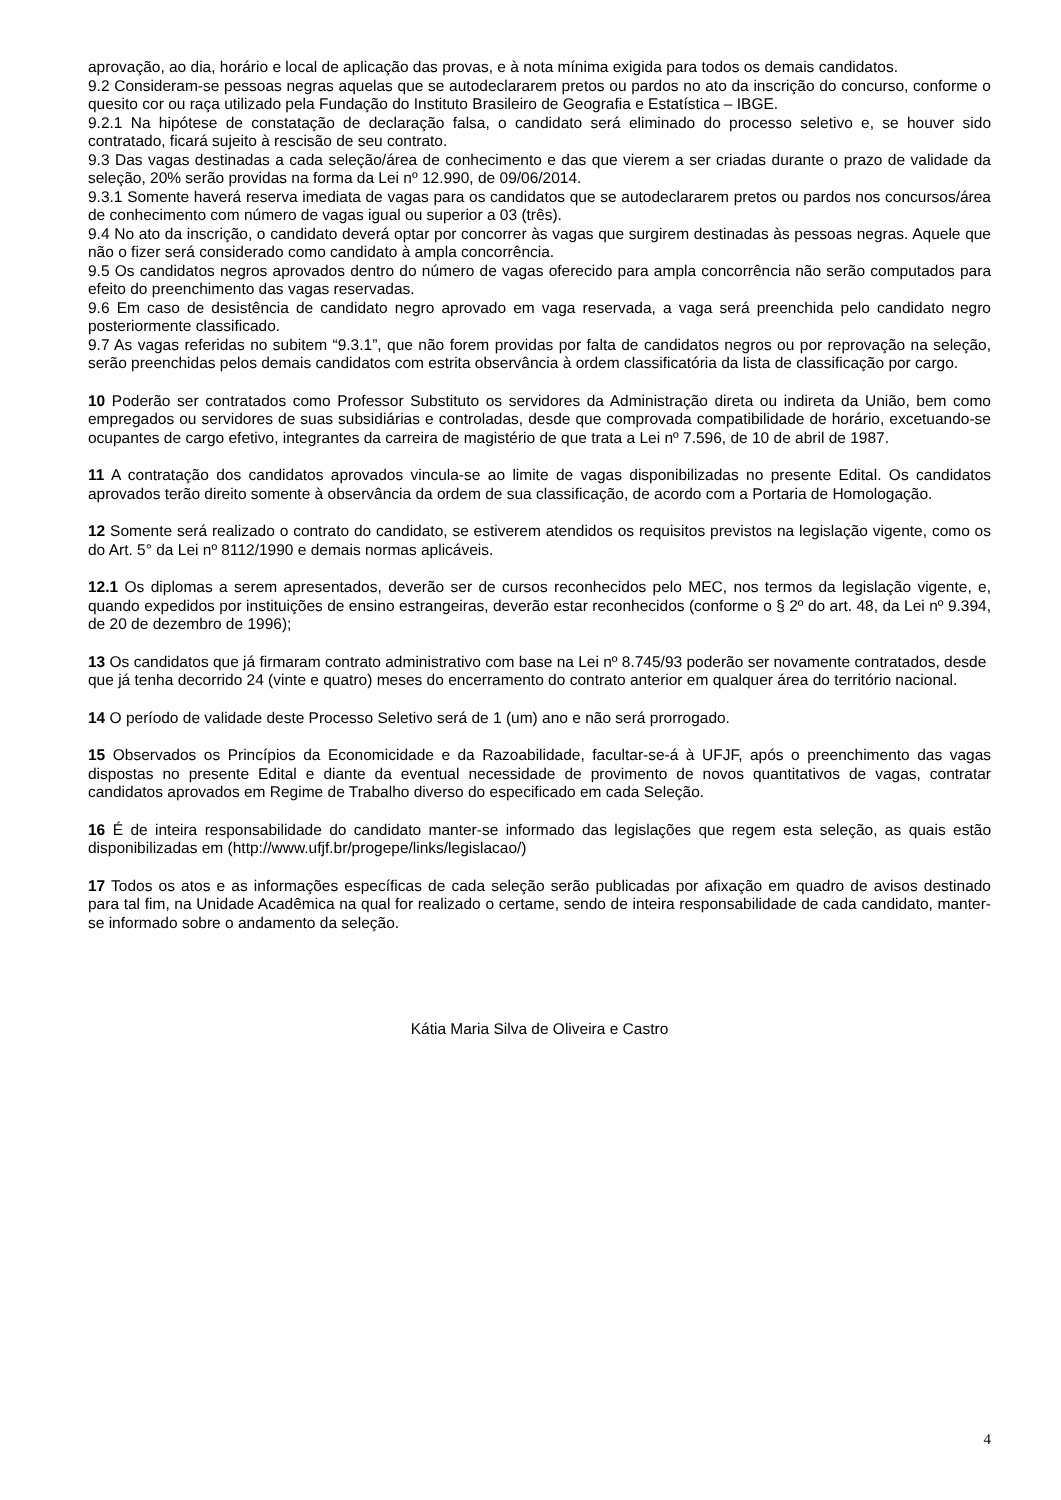aprovação, ao dia, horário e local de aplicação das provas, e à nota mínima exigida para todos os demais candidatos.
9.2 Consideram-se pessoas negras aquelas que se autodeclararem pretos ou pardos no ato da inscrição do concurso, conforme o quesito cor ou raça utilizado pela Fundação do Instituto Brasileiro de Geografia e Estatística – IBGE.
9.2.1 Na hipótese de constatação de declaração falsa, o candidato será eliminado do processo seletivo e, se houver sido contratado, ficará sujeito à rescisão de seu contrato.
9.3 Das vagas destinadas a cada seleção/área de conhecimento e das que vierem a ser criadas durante o prazo de validade da seleção, 20% serão providas na forma da Lei nº 12.990, de 09/06/2014.
9.3.1 Somente haverá reserva imediata de vagas para os candidatos que se autodeclararem pretos ou pardos nos concursos/área de conhecimento com número de vagas igual ou superior a 03 (três).
9.4 No ato da inscrição, o candidato deverá optar por concorrer às vagas que surgirem destinadas às pessoas negras. Aquele que não o fizer será considerado como candidato à ampla concorrência.
9.5 Os candidatos negros aprovados dentro do número de vagas oferecido para ampla concorrência não serão computados para efeito do preenchimento das vagas reservadas.
9.6 Em caso de desistência de candidato negro aprovado em vaga reservada, a vaga será preenchida pelo candidato negro posteriormente classificado.
9.7 As vagas referidas no subitem “9.3.1”, que não forem providas por falta de candidatos negros ou por reprovação na seleção, serão preenchidas pelos demais candidatos com estrita observância à ordem classificatória da lista de classificação por cargo.
10 Poderão ser contratados como Professor Substituto os servidores da Administração direta ou indireta da União, bem como empregados ou servidores de suas subsidiárias e controladas, desde que comprovada compatibilidade de horário, excetuando-se ocupantes de cargo efetivo, integrantes da carreira de magistério de que trata a Lei nº 7.596, de 10 de abril de 1987.
11 A contratação dos candidatos aprovados vincula-se ao limite de vagas disponibilizadas no presente Edital. Os candidatos aprovados terão direito somente à observância da ordem de sua classificação, de acordo com a Portaria de Homologação.
12 Somente será realizado o contrato do candidato, se estiverem atendidos os requisitos previstos na legislação vigente, como os do Art. 5° da Lei nº 8112/1990 e demais normas aplicáveis.
12.1 Os diplomas a serem apresentados, deverão ser de cursos reconhecidos pelo MEC, nos termos da legislação vigente, e, quando expedidos por instituições de ensino estrangeiras, deverão estar reconhecidos (conforme o § 2º do art. 48, da Lei nº 9.394, de 20 de dezembro de 1996);
13 Os candidatos que já firmaram contrato administrativo com base na Lei nº 8.745/93 poderão ser novamente contratados, desde que já tenha decorrido 24 (vinte e quatro) meses do encerramento do contrato anterior em qualquer área do território nacional.
14 O período de validade deste Processo Seletivo será de 1 (um) ano e não será prorrogado.
15 Observados os Princípios da Economicidade e da Razoabilidade, facultar-se-á à UFJF, após o preenchimento das vagas dispostas no presente Edital e diante da eventual necessidade de provimento de novos quantitativos de vagas, contratar candidatos aprovados em Regime de Trabalho diverso do especificado em cada Seleção.
16 É de inteira responsabilidade do candidato manter-se informado das legislações que regem esta seleção, as quais estão disponibilizadas em (http://www.ufjf.br/progepe/links/legislacao/)
17 Todos os atos e as informações específicas de cada seleção serão publicadas por afixação em quadro de avisos destinado para tal fim, na Unidade Acadêmica na qual for realizado o certame, sendo de inteira responsabilidade de cada candidato, manter-se informado sobre o andamento da seleção.
Kátia Maria Silva de Oliveira e Castro
4